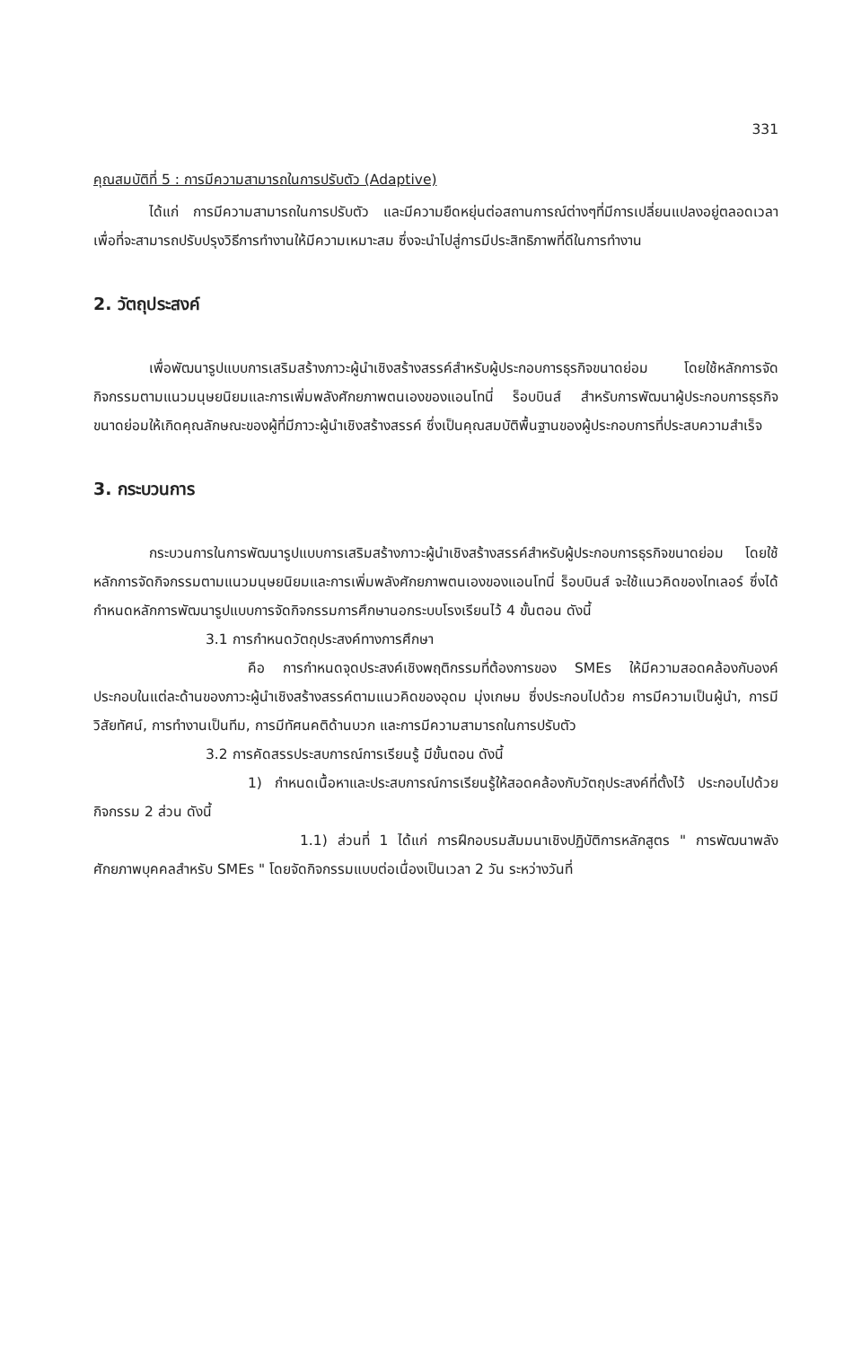331
คุณสมบัติที่ 5 : การมีความสามารถในการปรับตัว (Adaptive)
ได้แก่ การมีความสามารถในการปรับตัว และมีความยืดหยุ่นต่อสถานการณ์ต่างๆที่มีการเปลี่ยนแปลงอยู่ตลอดเวลา เพื่อที่จะสามารถปรับปรุงวิธีการทำงานให้มีความเหมาะสม ซึ่งจะนำไปสู่การมีประสิทธิภาพที่ดีในการทำงาน
2. วัตถุประสงค์
เพื่อพัฒนารูปแบบการเสริมสร้างภาวะผู้นำเชิงสร้างสรรค์สำหรับผู้ประกอบการธุรกิจขนาดย่อม โดยใช้หลักการจัดกิจกรรมตามแนวมนุษยนิยมและการเพิ่มพลังศักยภาพตนเองของแอนโทนี่ ร็อบบินส์ สำหรับการพัฒนาผู้ประกอบการธุรกิจขนาดย่อมให้เกิดคุณลักษณะของผู้ที่มีภาวะผู้นำเชิงสร้างสรรค์ ซึ่งเป็นคุณสมบัติพื้นฐานของผู้ประกอบการที่ประสบความสำเร็จ
3. กระบวนการ
กระบวนการในการพัฒนารูปแบบการเสริมสร้างภาวะผู้นำเชิงสร้างสรรค์สำหรับผู้ประกอบการธุรกิจขนาดย่อม โดยใช้หลักการจัดกิจกรรมตามแนวมนุษยนิยมและการเพิ่มพลังศักยภาพตนเองของแอนโทนี่ ร็อบบินส์ จะใช้แนวคิดของไทเลอร์ ซึ่งได้กำหนดหลักการพัฒนารูปแบบการจัดกิจกรรมการศึกษานอกระบบโรงเรียนไว้ 4 ขั้นตอน ดังนี้
3.1 การกำหนดวัตถุประสงค์ทางการศึกษา
คือ การกำหนดจุดประสงค์เชิงพฤติกรรมที่ต้องการของ SMEs ให้มีความสอดคล้องกับองค์ประกอบในแต่ละด้านของภาวะผู้นำเชิงสร้างสรรค์ตามแนวคิดของอุดม มุ่งเกษม ซึ่งประกอบไปด้วย การมีความเป็นผู้นำ, การมีวิสัยทัศน์, การทำงานเป็นทีม, การมีทัศนคติด้านบวก และการมีความสามารถในการปรับตัว
3.2 การคัดสรรประสบการณ์การเรียนรู้ มีขั้นตอน ดังนี้
1) กำหนดเนื้อหาและประสบการณ์การเรียนรู้ให้สอดคล้องกับวัตถุประสงค์ที่ตั้งไว้ ประกอบไปด้วยกิจกรรม 2 ส่วน ดังนี้
1.1) ส่วนที่ 1 ได้แก่ การฝึกอบรมสัมมนาเชิงปฏิบัติการหลักสูตร " การพัฒนาพลังศักยภาพบุคคลสำหรับ SMEs " โดยจัดกิจกรรมแบบต่อเนื่องเป็นเวลา 2 วัน ระหว่างวันที่